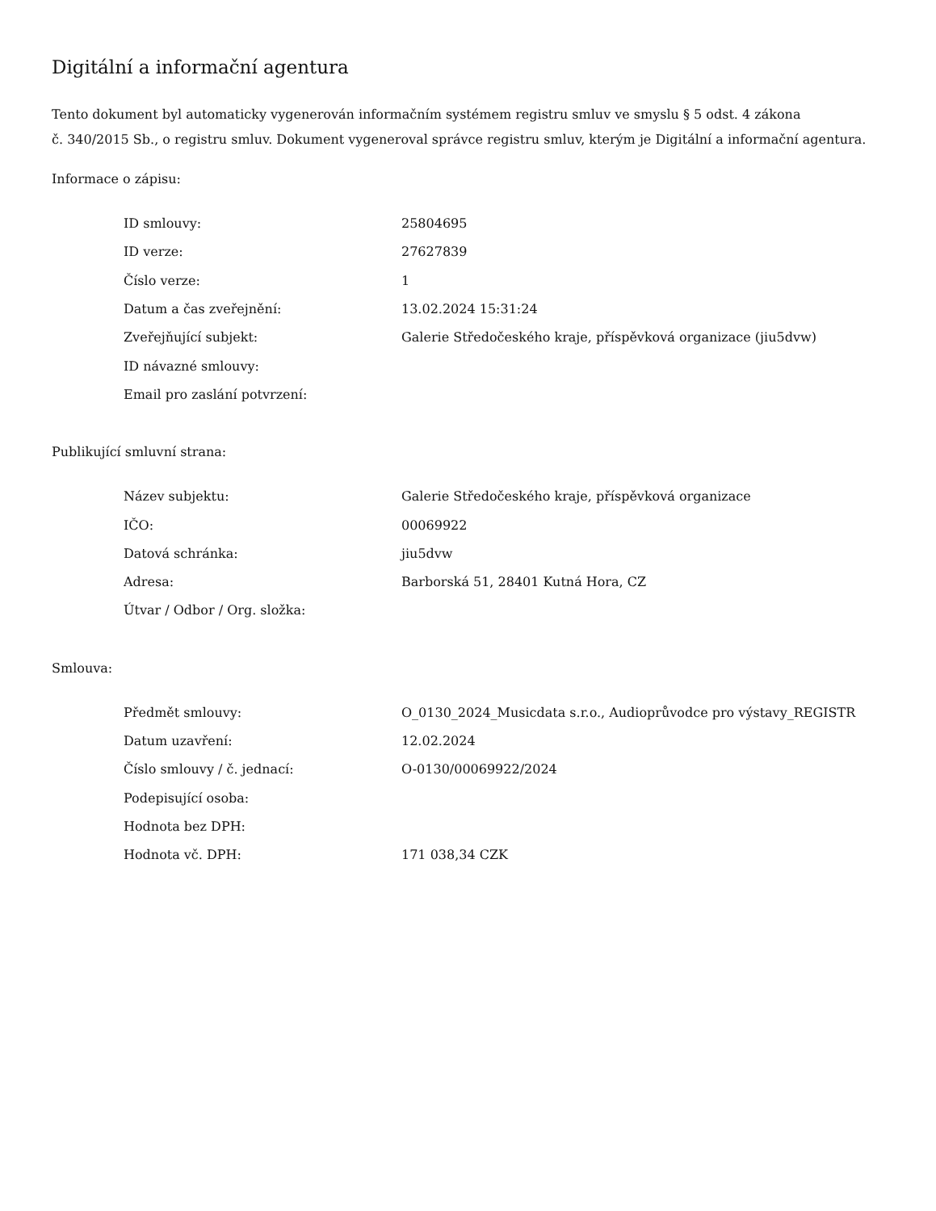Digitální a informační agentura
Tento dokument byl automaticky vygenerován informačním systémem registru smluv ve smyslu § 5 odst. 4 zákona
č. 340/2015 Sb., o registru smluv. Dokument vygeneroval správce registru smluv, kterým je Digitální a informační agentura.
Informace o zápisu:
| ID smlouvy: | 25804695 |
| ID verze: | 27627839 |
| Číslo verze: | 1 |
| Datum a čas zveřejnění: | 13.02.2024 15:31:24 |
| Zveřejňující subjekt: | Galerie Středočeského kraje, příspěvková organizace (jiu5dvw) |
| ID návazné smlouvy: | |
| Email pro zaslání potvrzení: | |
Publikující smluvní strana:
| Název subjektu: | Galerie Středočeského kraje, příspěvková organizace |
| IČO: | 00069922 |
| Datová schránka: | jiu5dvw |
| Adresa: | Barborská 51, 28401 Kutná Hora, CZ |
| Útvar / Odbor / Org. složka: | |
Smlouva:
| Předmět smlouvy: | O_0130_2024_Musicdata s.r.o., Audioprůvodce pro výstavy_REGISTR |
| Datum uzavření: | 12.02.2024 |
| Číslo smlouvy / č. jednací: | O-0130/00069922/2024 |
| Podepisující osoba: | |
| Hodnota bez DPH: | |
| Hodnota vč. DPH: | 171 038,34 CZK |